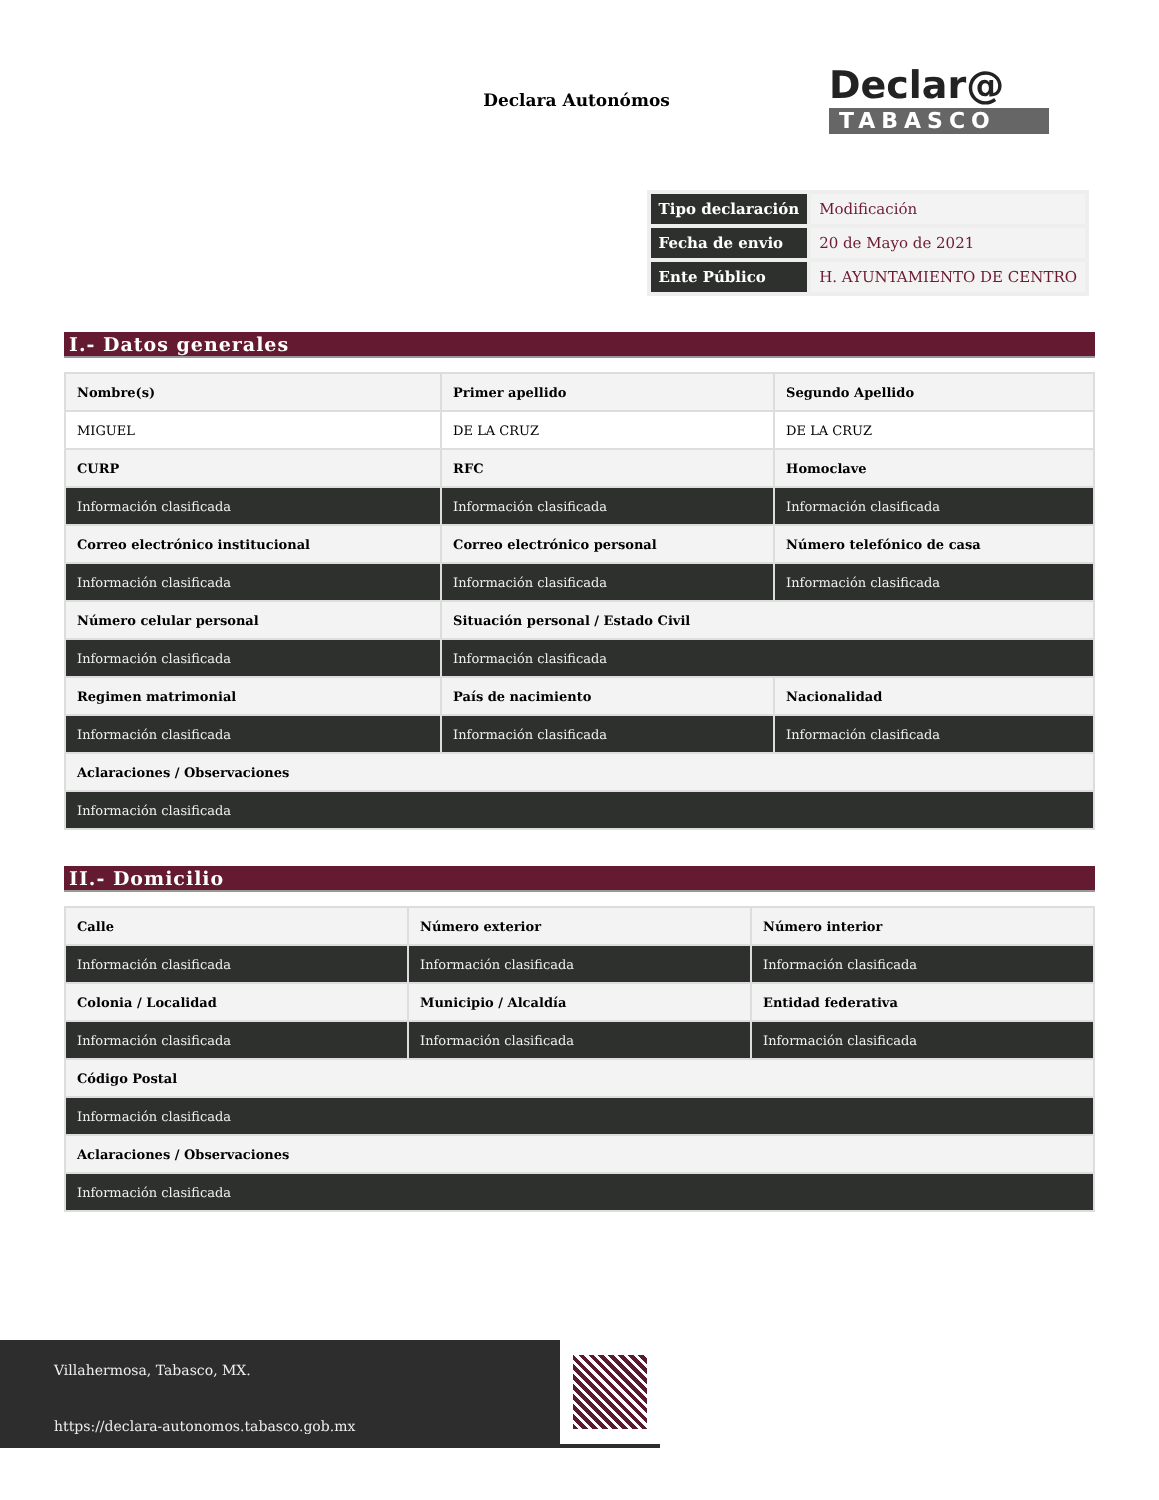Declara Autonómos
Declar@
TABASCO
| Tipo declaración | Modificación |
| Fecha de envio | 20 de Mayo de 2021 |
| Ente Público | H. AYUNTAMIENTO DE CENTRO |
I.- Datos generales
| Nombre(s) | Primer apellido | Segundo Apellido |
| MIGUEL | DE LA CRUZ | DE LA CRUZ |
| CURP | RFC | Homoclave |
| Información clasificada | Información clasificada | Información clasificada |
| Correo electrónico institucional | Correo electrónico personal | Número telefónico de casa |
| Información clasificada | Información clasificada | Información clasificada |
| Número celular personal | Situación personal / Estado Civil | |
| Información clasificada | Información clasificada | |
| Regimen matrimonial | País de nacimiento | Nacionalidad |
| Información clasificada | Información clasificada | Información clasificada |
| Aclaraciones / Observaciones | | |
| Información clasificada | | |
II.- Domicilio
| Calle | Número exterior | Número interior |
| Información clasificada | Información clasificada | Información clasificada |
| Colonia / Localidad | Municipio / Alcaldía | Entidad federativa |
| Información clasificada | Información clasificada | Información clasificada |
| Código Postal | | |
| Información clasificada | | |
| Aclaraciones / Observaciones | | |
| Información clasificada | | |
Villahermosa, Tabasco, MX.
https://declara-autonomos.tabasco.gob.mx